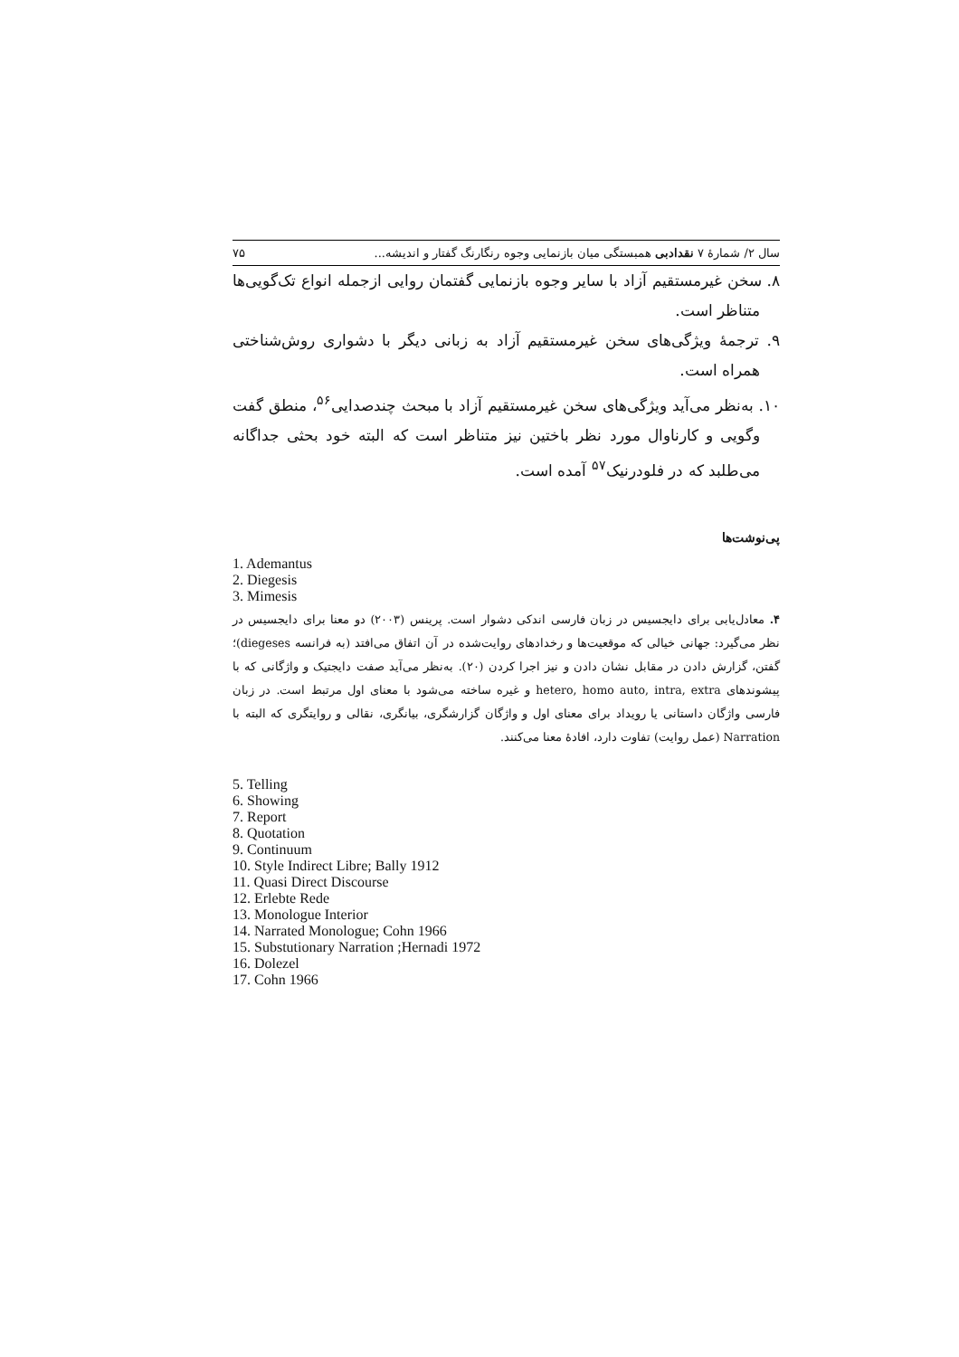سال ۲/ شمارهٔ ۷ نقدادبی همبستگی میان بازنمایی وجوه رنگارنگ گفتار و اندیشه... ۷۵
۸. سخن غیرمستقیم آزاد با سایر وجوه بازنمایی گفتمان روایی ازجمله انواع تک‌گویی‌ها متناظر است.
۹. ترجمهٔ ویژگی‌های سخن غیرمستقیم آزاد به زبانی دیگر با دشواری روش‌شناختی همراه است.
۱۰. به‌نظر می‌آید ویژگی‌های سخن غیرمستقیم آزاد با مبحث چندصدایی<sup>۵۶</sup>، منطق گفت وگویی و کارناوال مورد نظر باختین نیز متناظر است که البته خود بحثی جداگانه می‌طلبد که در فلودرنیک<sup>۵۷</sup> آمده است.
پی‌نوشت‌ها
1. Ademantus
2. Diegesis
3. Mimesis
۴. معادل‌یابی برای دایجسیس در زبان فارسی اندکی دشوار است. پرینس (۲۰۰۳) دو معنا برای دایجسیس در نظر می‌گیرد: جهانی خیالی که موقعیت‌ها و رخدادهای روایت‌شده در آن اتفاق می‌افتد (به فرانسه diegeses)؛ گفتن، گزارش دادن در مقابل نشان دادن و نیز اجرا کردن (۲۰). به‌نظر می‌آید صفت دایجتیک و واژگانی که با پیشوندهای hetero, homo auto, intra, extra و غیره ساخته می‌شود با معنای اول مرتبط است. در زبان فارسی واژگان داستانی یا رویداد برای معنای اول و واژگان گزارشگری، بیانگری، نقالی و روایتگری که البته با Narration (عمل روایت) تفاوت دارد، افادهٔ معنا می‌کنند.
5. Telling
6. Showing
7. Report
8. Quotation
9. Continuum
10. Style Indirect Libre; Bally 1912
11. Quasi Direct Discourse
12. Erlebte Rede
13. Monologue Interior
14. Narrated Monologue; Cohn 1966
15. Substutionary Narration ;Hernadi 1972
16. Dolezel
17. Cohn 1966